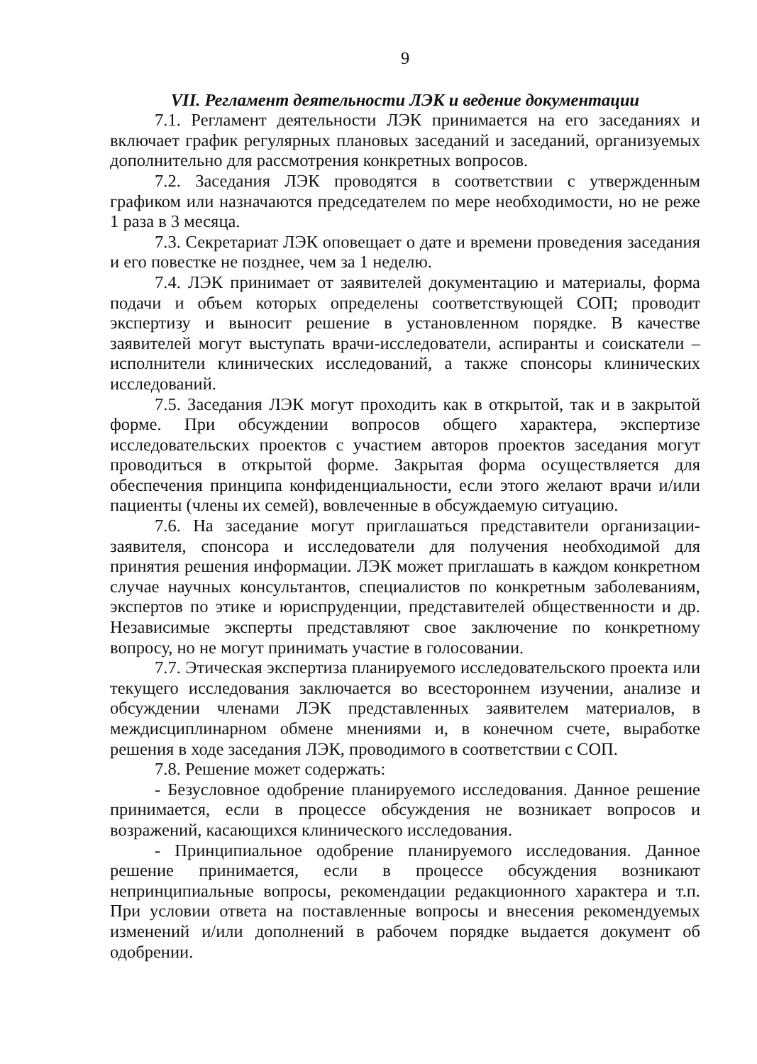9
VII. Регламент деятельности ЛЭК и ведение документации
7.1. Регламент деятельности ЛЭК принимается на его заседаниях и включает график регулярных плановых заседаний и заседаний, организуемых дополнительно для рассмотрения конкретных вопросов.
7.2. Заседания ЛЭК проводятся в соответствии с утвержденным графиком или назначаются председателем по мере необходимости, но не реже 1 раза в 3 месяца.
7.3. Секретариат ЛЭК оповещает о дате и времени проведения заседания и его повестке не позднее, чем за 1 неделю.
7.4. ЛЭК принимает от заявителей документацию и материалы, форма подачи и объем которых определены соответствующей СОП; проводит экспертизу и выносит решение в установленном порядке. В качестве заявителей могут выступать врачи-исследователи, аспиранты и соискатели – исполнители клинических исследований, а также спонсоры клинических исследований.
7.5. Заседания ЛЭК могут проходить как в открытой, так и в закрытой форме. При обсуждении вопросов общего характера, экспертизе исследовательских проектов с участием авторов проектов заседания могут проводиться в открытой форме. Закрытая форма осуществляется для обеспечения принципа конфиденциальности, если этого желают врачи и/или пациенты (члены их семей), вовлеченные в обсуждаемую ситуацию.
7.6. На заседание могут приглашаться представители организации-заявителя, спонсора и исследователи для получения необходимой для принятия решения информации. ЛЭК может приглашать в каждом конкретном случае научных консультантов, специалистов по конкретным заболеваниям, экспертов по этике и юриспруденции, представителей общественности и др. Независимые эксперты представляют свое заключение по конкретному вопросу, но не могут принимать участие в голосовании.
7.7. Этическая экспертиза планируемого исследовательского проекта или текущего исследования заключается во всестороннем изучении, анализе и обсуждении членами ЛЭК представленных заявителем материалов, в междисциплинарном обмене мнениями и, в конечном счете, выработке решения в ходе заседания ЛЭК, проводимого в соответствии с СОП.
7.8. Решение может содержать:
- Безусловное одобрение планируемого исследования. Данное решение принимается, если в процессе обсуждения не возникает вопросов и возражений, касающихся клинического исследования.
- Принципиальное одобрение планируемого исследования. Данное решение принимается, если в процессе обсуждения возникают непринципиальные вопросы, рекомендации редакционного характера и т.п. При условии ответа на поставленные вопросы и внесения рекомендуемых изменений и/или дополнений в рабочем порядке выдается документ об одобрении.